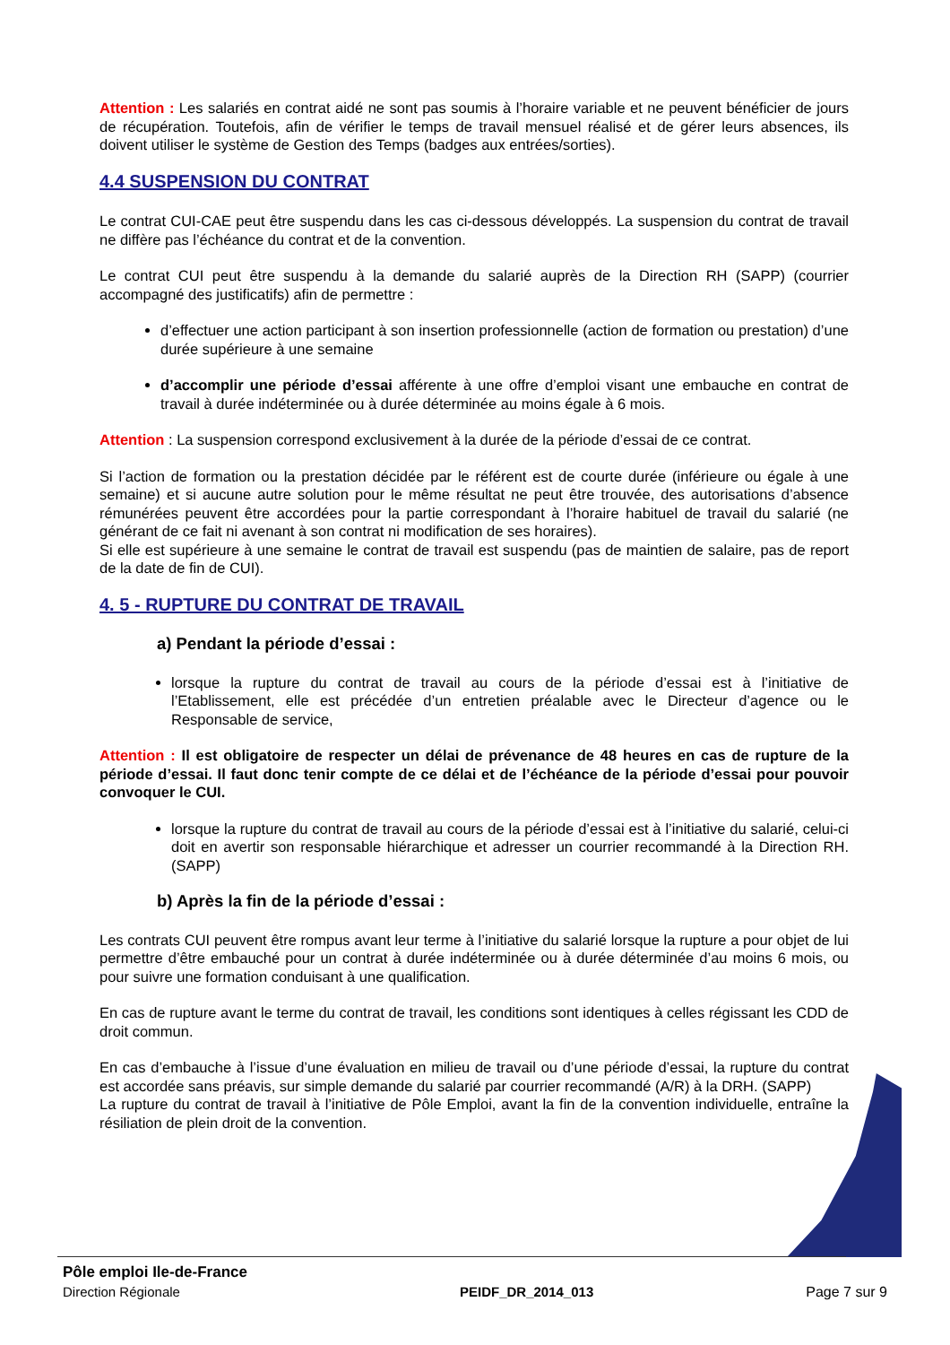Attention : Les salariés en contrat aidé ne sont pas soumis à l’horaire variable et ne peuvent bénéficier de jours de récupération. Toutefois, afin de vérifier le temps de travail mensuel réalisé et de gérer leurs absences, ils doivent utiliser le système de Gestion des Temps (badges aux entrées/sorties).
4.4 SUSPENSION DU CONTRAT
Le contrat CUI-CAE peut être suspendu dans les cas ci-dessous développés. La suspension du contrat de travail ne diffère pas l’échéance du contrat et de la convention.
Le contrat CUI peut être suspendu à la demande du salarié auprès de la Direction RH (SAPP) (courrier accompagné des justificatifs) afin de permettre :
d’effectuer une action participant à son insertion professionnelle (action de formation ou prestation) d’une durée supérieure à une semaine
d’accomplir une période d’essai afférente à une offre d’emploi visant une embauche en contrat de travail à durée indéterminée ou à durée déterminée au moins égale à 6 mois.
Attention : La suspension correspond exclusivement à la durée de la période d’essai de ce contrat.
Si l’action de formation ou la prestation décidée par le référent est de courte durée (inférieure ou égale à une semaine) et si aucune autre solution pour le même résultat ne peut être trouvée, des autorisations d’absence rémunérées peuvent être accordées pour la partie correspondant à l’horaire habituel de travail du salarié (ne générant de ce fait ni avenant à son contrat ni modification de ses horaires).
Si elle est supérieure à une semaine le contrat de travail est suspendu (pas de maintien de salaire, pas de report de la date de fin de CUI).
4. 5 - RUPTURE DU CONTRAT DE TRAVAIL
a) Pendant la période d’essai :
lorsque la rupture du contrat de travail au cours de la période d’essai est à l’initiative de l’Etablissement, elle est précédée d’un entretien préalable avec le Directeur d’agence ou le Responsable de service,
Attention : Il est obligatoire de respecter un délai de prévenance de 48 heures en cas de rupture de la période d’essai. Il faut donc tenir compte de ce délai et de l’échéance de la période d’essai pour pouvoir convoquer le CUI.
lorsque la rupture du contrat de travail au cours de la période d’essai est à l’initiative du salarié, celui-ci doit en avertir son responsable hiérarchique et adresser un courrier recommandé à la Direction RH. (SAPP)
b) Après la fin de la période d’essai :
Les contrats CUI peuvent être rompus avant leur terme à l’initiative du salarié lorsque la rupture a pour objet de lui permettre d’être embauché pour un contrat à durée indéterminée ou à durée déterminée d’au moins 6 mois, ou pour suivre une formation conduisant à une qualification.
En cas de rupture avant le terme du contrat de travail, les conditions sont identiques à celles régissant les CDD de droit commun.
En cas d’embauche à l’issue d’une évaluation en milieu de travail ou d’une période d’essai, la rupture du contrat est accordée sans préavis, sur simple demande du salarié par courrier recommandé (A/R) à la DRH. (SAPP)
La rupture du contrat de travail à l’initiative de Pôle Emploi, avant la fin de la convention individuelle, entraîne la résiliation de plein droit de la convention.
Pôle emploi Ile-de-France
Direction Régionale
PEIDF_DR_2014_013
Page 7 sur 9